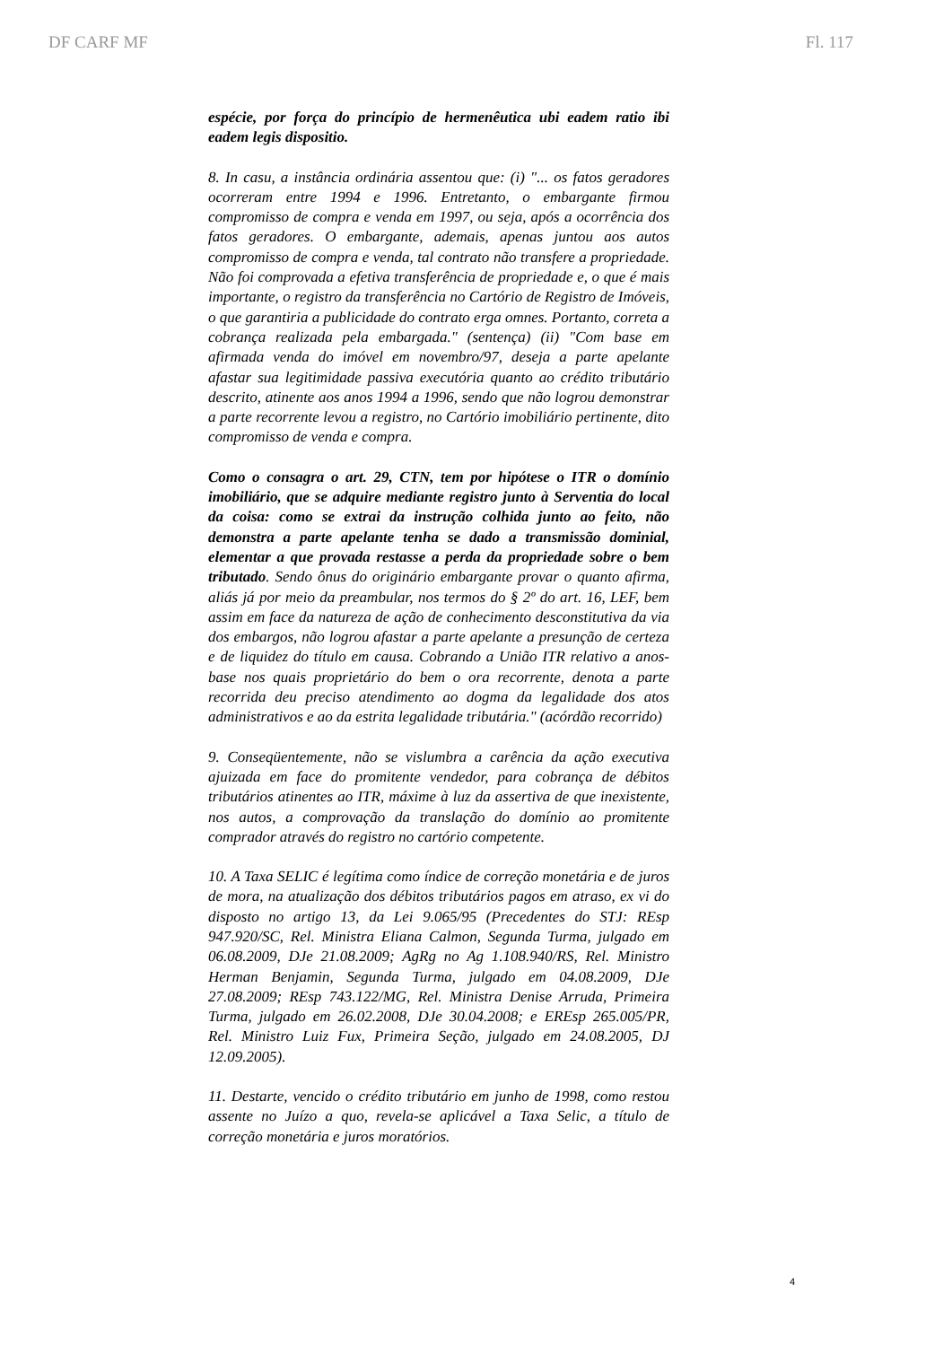DF CARF MF Fl. 117
espécie, por força do princípio de hermenêutica ubi eadem ratio ibi eadem legis dispositio.
8. In casu, a instância ordinária assentou que: (i) "... os fatos geradores ocorreram entre 1994 e 1996. Entretanto, o embargante firmou compromisso de compra e venda em 1997, ou seja, após a ocorrência dos fatos geradores. O embargante, ademais, apenas juntou aos autos compromisso de compra e venda, tal contrato não transfere a propriedade. Não foi comprovada a efetiva transferência de propriedade e, o que é mais importante, o registro da transferência no Cartório de Registro de Imóveis, o que garantiria a publicidade do contrato erga omnes. Portanto, correta a cobrança realizada pela embargada." (sentença) (ii) "Com base em afirmada venda do imóvel em novembro/97, deseja a parte apelante afastar sua legitimidade passiva executória quanto ao crédito tributário descrito, atinente aos anos 1994 a 1996, sendo que não logrou demonstrar a parte recorrente levou a registro, no Cartório imobiliário pertinente, dito compromisso de venda e compra.
Como o consagra o art. 29, CTN, tem por hipótese o ITR o domínio imobiliário, que se adquire mediante registro junto à Serventia do local da coisa: como se extrai da instrução colhida junto ao feito, não demonstra a parte apelante tenha se dado a transmissão dominial, elementar a que provada restasse a perda da propriedade sobre o bem tributado. Sendo ônus do originário embargante provar o quanto afirma, aliás já por meio da preambular, nos termos do § 2º do art. 16, LEF, bem assim em face da natureza de ação de conhecimento desconstitutiva da via dos embargos, não logrou afastar a parte apelante a presunção de certeza e de liquidez do título em causa. Cobrando a União ITR relativo a anos-base nos quais proprietário do bem o ora recorrente, denota a parte recorrida deu preciso atendimento ao dogma da legalidade dos atos administrativos e ao da estrita legalidade tributária." (acórdão recorrido)
9. Conseqüentemente, não se vislumbra a carência da ação executiva ajuizada em face do promitente vendedor, para cobrança de débitos tributários atinentes ao ITR, máxime à luz da assertiva de que inexistente, nos autos, a comprovação da translação do domínio ao promitente comprador através do registro no cartório competente.
10. A Taxa SELIC é legítima como índice de correção monetária e de juros de mora, na atualização dos débitos tributários pagos em atraso, ex vi do disposto no artigo 13, da Lei 9.065/95 (Precedentes do STJ: REsp 947.920/SC, Rel. Ministra Eliana Calmon, Segunda Turma, julgado em 06.08.2009, DJe 21.08.2009; AgRg no Ag 1.108.940/RS, Rel. Ministro Herman Benjamin, Segunda Turma, julgado em 04.08.2009, DJe 27.08.2009; REsp 743.122/MG, Rel. Ministra Denise Arruda, Primeira Turma, julgado em 26.02.2008, DJe 30.04.2008; e EREsp 265.005/PR, Rel. Ministro Luiz Fux, Primeira Seção, julgado em 24.08.2005, DJ 12.09.2005).
11. Destarte, vencido o crédito tributário em junho de 1998, como restou assente no Juízo a quo, revela-se aplicável a Taxa Selic, a título de correção monetária e juros moratórios.
4